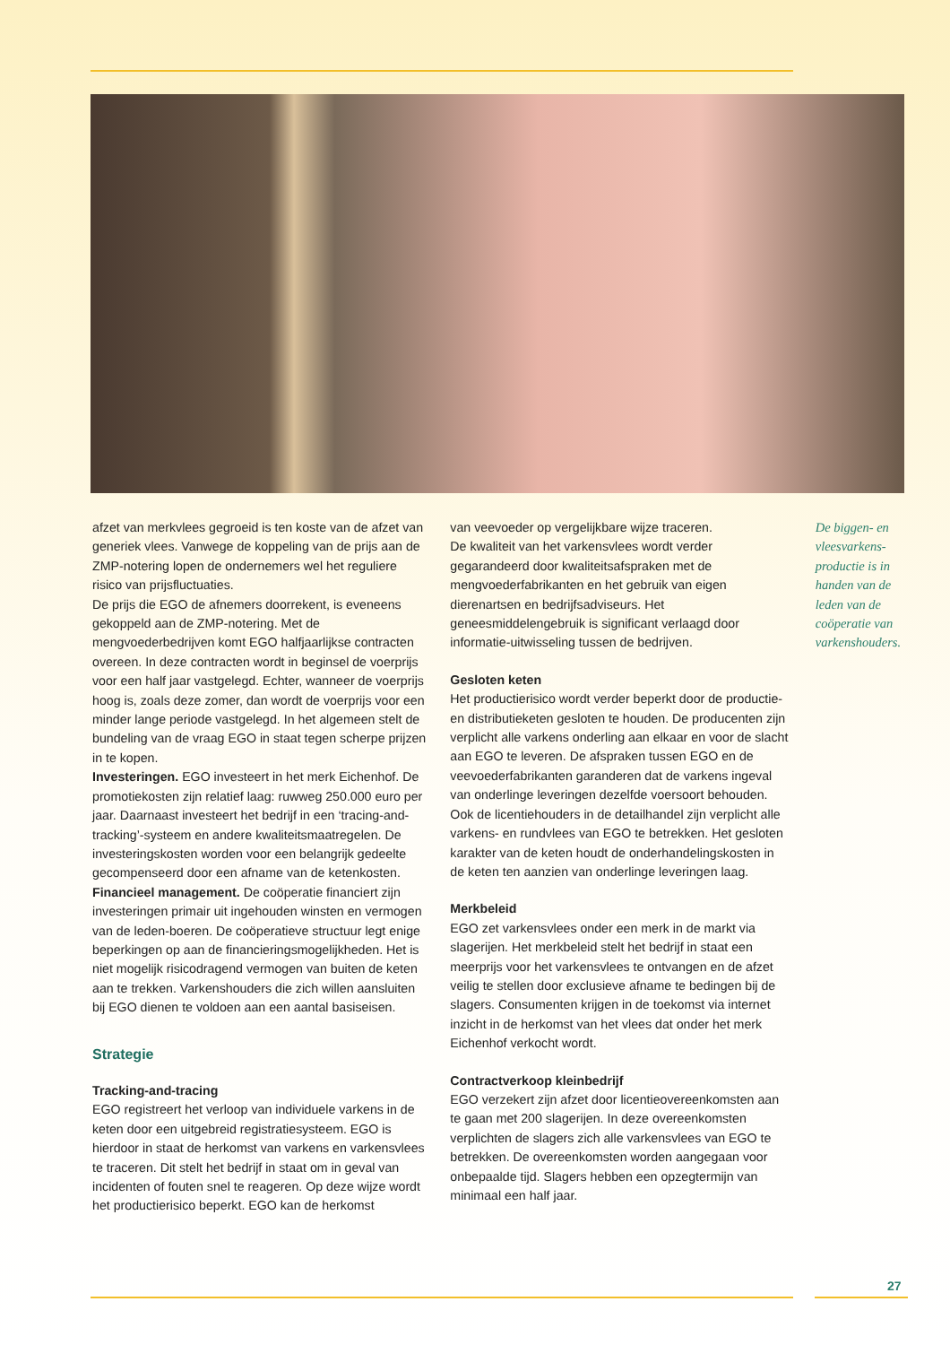afzet van merkvlees gegroeid is ten koste van de afzet van generiek vlees. Vanwege de koppeling van de prijs aan de ZMP-notering lopen de ondernemers wel het reguliere risico van prijsfluctuaties.
De prijs die EGO de afnemers doorrekent, is eveneens gekoppeld aan de ZMP-notering. Met de mengvoederbedrijven komt EGO halfjaarlijkse contracten overeen. In deze contracten wordt in beginsel de voerprijs voor een half jaar vastgelegd. Echter, wanneer de voerprijs hoog is, zoals deze zomer, dan wordt de voerprijs voor een minder lange periode vastgelegd. In het algemeen stelt de bundeling van de vraag EGO in staat tegen scherpe prijzen in te kopen.
Investeringen. EGO investeert in het merk Eichenhof. De promotiekosten zijn relatief laag: ruwweg 250.000 euro per jaar. Daarnaast investeert het bedrijf in een ‘tracing-and-tracking’-systeem en andere kwaliteitsmaatregelen. De investeringskosten worden voor een belangrijk gedeelte gecompenseerd door een afname van de ketenkosten.
Financieel management. De coöperatie financiert zijn investeringen primair uit ingehouden winsten en vermogen van de leden-boeren. De coöperatieve structuur legt enige beperkingen op aan de financieringsmogelijkheden. Het is niet mogelijk risicodragend vermogen van buiten de keten aan te trekken. Varkenshouders die zich willen aansluiten bij EGO dienen te voldoen aan een aantal basiseisen.
Strategie
Tracking-and-tracing
EGO registreert het verloop van individuele varkens in de keten door een uitgebreid registratiesysteem. EGO is hierdoor in staat de herkomst van varkens en varkensvlees te traceren. Dit stelt het bedrijf in staat om in geval van incidenten of fouten snel te reageren. Op deze wijze wordt het productierisico beperkt. EGO kan de herkomst
van veevoeder op vergelijkbare wijze traceren.
De kwaliteit van het varkensvlees wordt verder gegarandeerd door kwaliteitsafspraken met de mengvoederfabrikanten en het gebruik van eigen dierenartsen en bedrijfsadviseurs. Het geneesmiddelengebruik is significant verlaagd door informatie-uitwisseling tussen de bedrijven.
Gesloten keten
Het productierisico wordt verder beperkt door de productie- en distributieketen gesloten te houden. De producenten zijn verplicht alle varkens onderling aan elkaar en voor de slacht aan EGO te leveren. De afspraken tussen EGO en de veevoederfabrikanten garanderen dat de varkens ingeval van onderlinge leveringen dezelfde voersoort behouden. Ook de licentiehouders in de detailhandel zijn verplicht alle varkens- en rundvlees van EGO te betrekken. Het gesloten karakter van de keten houdt de onderhandelingskosten in de keten ten aanzien van onderlinge leveringen laag.
Merkbeleid
EGO zet varkensvlees onder een merk in de markt via slagerijen. Het merkbeleid stelt het bedrijf in staat een meerprijs voor het varkensvlees te ontvangen en de afzet veilig te stellen door exclusieve afname te bedingen bij de slagers. Consumenten krijgen in de toekomst via internet inzicht in de herkomst van het vlees dat onder het merk Eichenhof verkocht wordt.
Contractverkoop kleinbedrijf
EGO verzekert zijn afzet door licentieovereenkomsten aan te gaan met 200 slagerijen. In deze overeenkomsten verplichten de slagers zich alle varkensvlees van EGO te betrekken. De overeenkomsten worden aangegaan voor onbepaalde tijd. Slagers hebben een opzegtermijn van minimaal een half jaar.
De biggen- en vleesvarkens-productie is in handen van de leden van de coöperatie van varkenshouders.
27